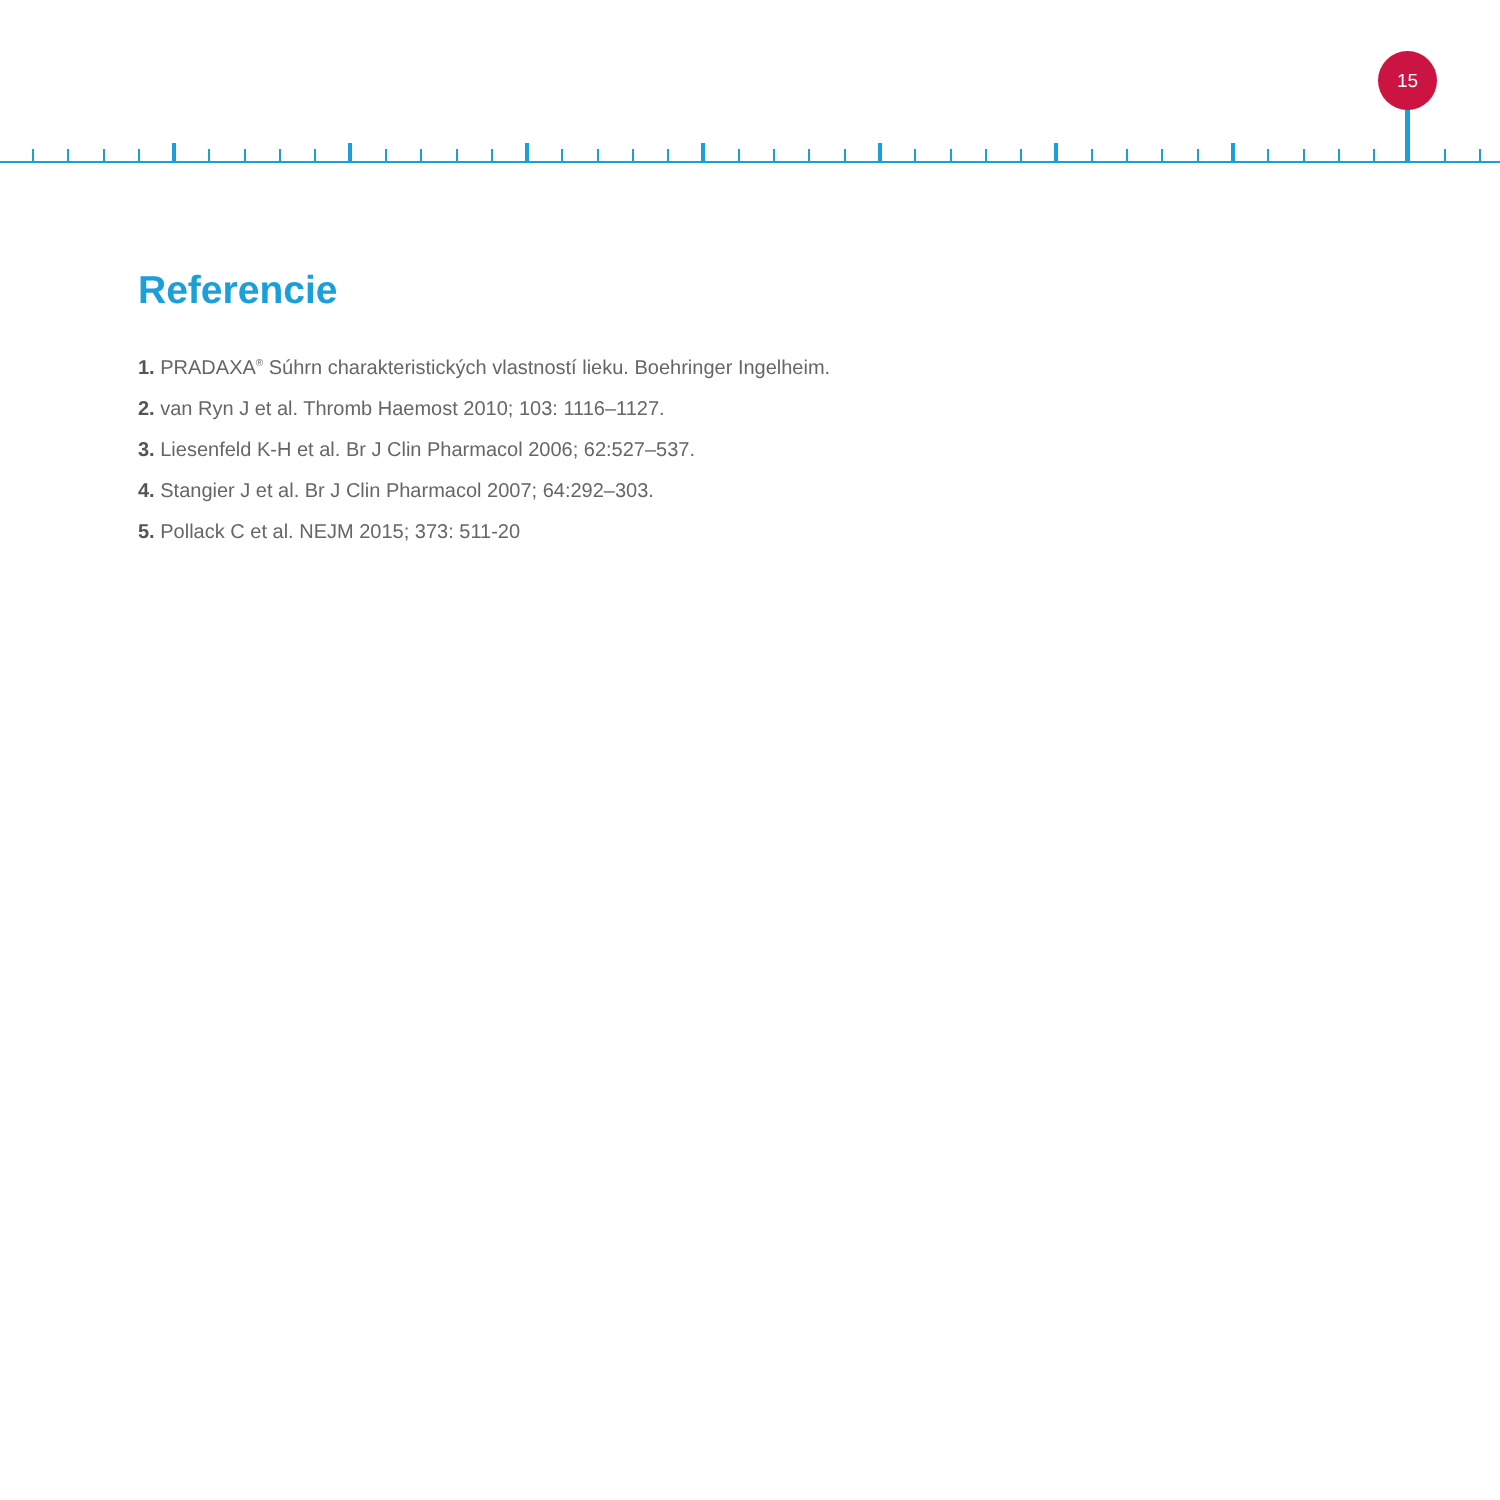15
Referencie
1. PRADAXA<sup>®</sup> Súhrn charakteristických vlastností lieku. Boehringer Ingelheim.
2. van Ryn J et al. Thromb Haemost 2010; 103: 1116–1127.
3. Liesenfeld K-H et al. Br J Clin Pharmacol 2006; 62:527–537.
4. Stangier J et al. Br J Clin Pharmacol 2007; 64:292–303.
5. Pollack C et al. NEJM 2015; 373: 511-20